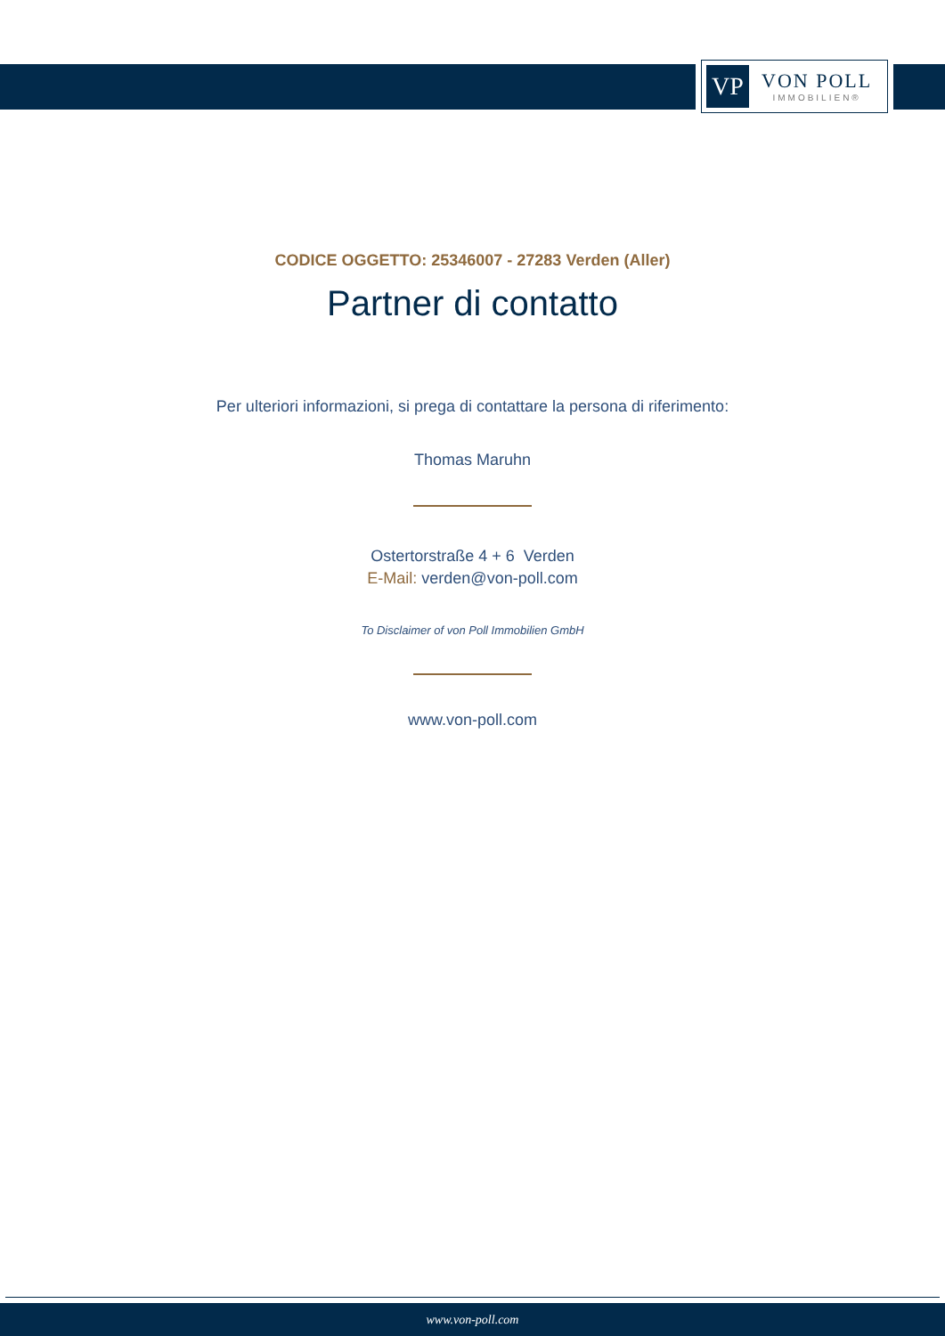VP
VON POLL
IMMOBILIEN®
CODICE OGGETTO: 25346007 - 27283 Verden (Aller)
Partner di contatto
Per ulteriori informazioni, si prega di contattare la persona di riferimento:
Thomas Maruhn
Ostertorstraße 4 + 6 Verden
E-Mail: verden@von-poll.com
To Disclaimer of von Poll Immobilien GmbH
www.von-poll.com
www.von-poll.com